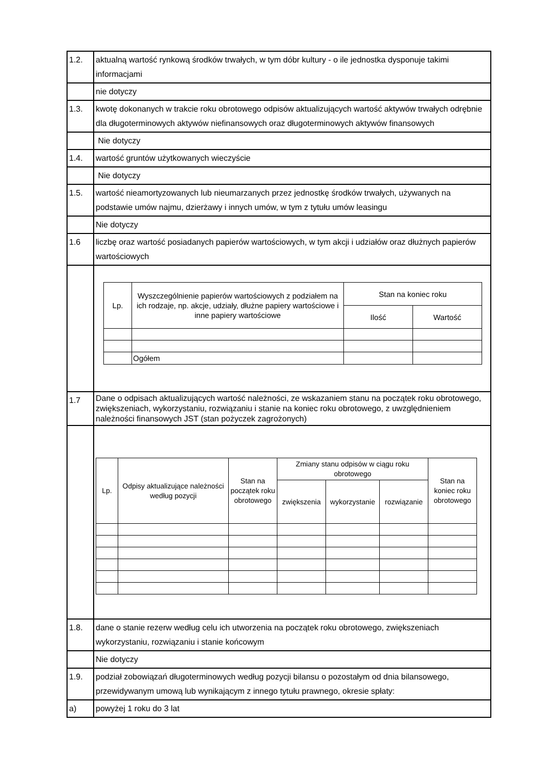| 1.2. | aktualną wartość rynkową środków trwałych, w tym dóbr kultury - o ile jednostka dysponuje takimi informacjami |
| | nie dotyczy |
| 1.3. | kwotę dokonanych w trakcie roku obrotowego odpisów aktualizujących wartość aktywów trwałych odrębnie dla długoterminowych aktywów niefinansowych oraz długoterminowych aktywów finansowych |
| | Nie dotyczy |
| 1.4. | wartość gruntów użytkowanych wieczyście |
| | Nie dotyczy |
| 1.5. | wartość nieamortyzowanych lub nieumarzanych przez jednostkę środków trwałych, używanych na podstawie umów najmu, dzierżawy i innych umów, w tym z tytułu umów leasingu |
| | Nie dotyczy |
| 1.6 | liczbę oraz wartość posiadanych papierów wartościowych, w tym akcji i udziałów oraz dłużnych papierów wartościowych |
| | / Lp. / Wyszczególnienie papierów wartościowych z podziałem na ich rodzaje, np. akcje, udziały, dłużne papiery wartościowe i inne papiery wartościowe / Stan na koniec roku / / / --- / --- / --- / --- / / / / Ilość / Wartość / / / Ogółem / / / |
| 1.7 | Dane o odpisach aktualizujących wartość należności, ze wskazaniem stanu na początek roku obrotowego, zwiększeniach, wykorzystaniu, rozwiązaniu i stanie na koniec roku obrotowego, z uwzględnieniem należności finansowych JST (stan pożyczek zagrożonych) |
| | / Lp. / Odpisy aktualizujące należności według pozycji / Stan na początek roku obrotowego / Zmiany stanu odpisów w ciągu roku obrotowego / / / Stan na koniec roku obrotowego / / --- / --- / --- / --- / --- / --- / --- / / / / / zwiększenia / wykorzystanie / rozwiązanie / / |
| 1.8. | dane o stanie rezerw według celu ich utworzenia na początek roku obrotowego, zwiększeniach wykorzystaniu, rozwiązaniu i stanie końcowym |
| | Nie dotyczy |
| 1.9. | podział zobowiązań długoterminowych według pozycji bilansu o pozostałym od dnia bilansowego, przewidywanym umową lub wynikającym z innego tytułu prawnego, okresie spłaty: |
| a) | powyżej 1 roku do 3 lat |